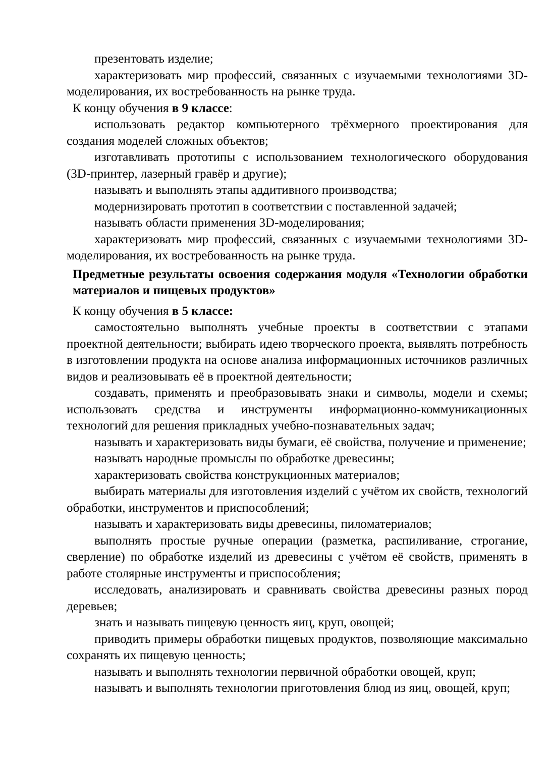презентовать изделие;
характеризовать мир профессий, связанных с изучаемыми технологиями 3D-моделирования, их востребованность на рынке труда.
К концу обучения в 9 классе:
использовать редактор компьютерного трёхмерного проектирования для создания моделей сложных объектов;
изготавливать прототипы с использованием технологического оборудования (3D-принтер, лазерный гравёр и другие);
называть и выполнять этапы аддитивного производства;
модернизировать прототип в соответствии с поставленной задачей;
называть области применения 3D-моделирования;
характеризовать мир профессий, связанных с изучаемыми технологиями 3D-моделирования, их востребованность на рынке труда.
Предметные результаты освоения содержания модуля «Технологии обработки материалов и пищевых продуктов»
К концу обучения в 5 классе:
самостоятельно выполнять учебные проекты в соответствии с этапами проектной деятельности; выбирать идею творческого проекта, выявлять потребность в изготовлении продукта на основе анализа информационных источников различных видов и реализовывать её в проектной деятельности;
создавать, применять и преобразовывать знаки и символы, модели и схемы; использовать средства и инструменты информационно-коммуникационных технологий для решения прикладных учебно-познавательных задач;
называть и характеризовать виды бумаги, её свойства, получение и применение;
называть народные промыслы по обработке древесины;
характеризовать свойства конструкционных материалов;
выбирать материалы для изготовления изделий с учётом их свойств, технологий обработки, инструментов и приспособлений;
называть и характеризовать виды древесины, пиломатериалов;
выполнять простые ручные операции (разметка, распиливание, строгание, сверление) по обработке изделий из древесины с учётом её свойств, применять в работе столярные инструменты и приспособления;
исследовать, анализировать и сравнивать свойства древесины разных пород деревьев;
знать и называть пищевую ценность яиц, круп, овощей;
приводить примеры обработки пищевых продуктов, позволяющие максимально сохранять их пищевую ценность;
называть и выполнять технологии первичной обработки овощей, круп;
называть и выполнять технологии приготовления блюд из яиц, овощей, круп;